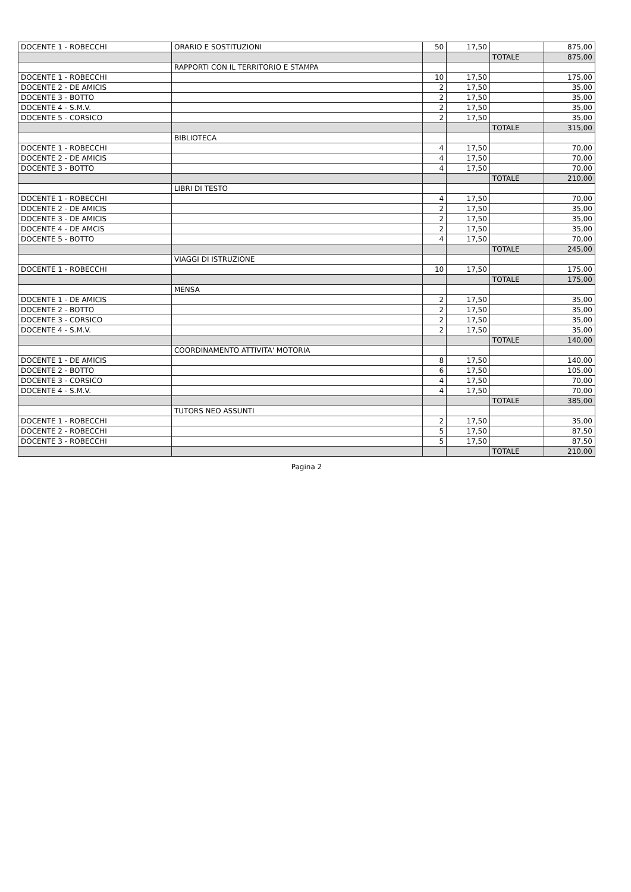| DOCENTE 1 - ROBECCHI | ORARIO E SOSTITUZIONI | 50 | 17,50 | | 875,00 |
| | | | | TOTALE | 875,00 |
| | RAPPORTI CON IL TERRITORIO E STAMPA | | | | |
| DOCENTE 1 - ROBECCHI | | 10 | 17,50 | | 175,00 |
| DOCENTE 2 - DE AMICIS | | 2 | 17,50 | | 35,00 |
| DOCENTE 3 - BOTTO | | 2 | 17,50 | | 35,00 |
| DOCENTE 4 - S.M.V. | | 2 | 17,50 | | 35,00 |
| DOCENTE 5 - CORSICO | | 2 | 17,50 | | 35,00 |
| | | | | TOTALE | 315,00 |
| | BIBLIOTECA | | | | |
| DOCENTE 1 - ROBECCHI | | 4 | 17,50 | | 70,00 |
| DOCENTE 2 - DE AMICIS | | 4 | 17,50 | | 70,00 |
| DOCENTE 3 - BOTTO | | 4 | 17,50 | | 70,00 |
| | | | | TOTALE | 210,00 |
| | LIBRI DI TESTO | | | | |
| DOCENTE 1 - ROBECCHI | | 4 | 17,50 | | 70,00 |
| DOCENTE 2 - DE AMICIS | | 2 | 17,50 | | 35,00 |
| DOCENTE 3 - DE AMICIS | | 2 | 17,50 | | 35,00 |
| DOCENTE 4 - DE AMCIS | | 2 | 17,50 | | 35,00 |
| DOCENTE 5 - BOTTO | | 4 | 17,50 | | 70,00 |
| | | | | TOTALE | 245,00 |
| | VIAGGI DI ISTRUZIONE | | | | |
| DOCENTE 1 - ROBECCHI | | 10 | 17,50 | | 175,00 |
| | | | | TOTALE | 175,00 |
| | MENSA | | | | |
| DOCENTE 1 - DE AMICIS | | 2 | 17,50 | | 35,00 |
| DOCENTE 2 - BOTTO | | 2 | 17,50 | | 35,00 |
| DOCENTE 3 - CORSICO | | 2 | 17,50 | | 35,00 |
| DOCENTE 4 - S.M.V. | | 2 | 17,50 | | 35,00 |
| | | | | TOTALE | 140,00 |
| | COORDINAMENTO ATTIVITA' MOTORIA | | | | |
| DOCENTE 1 - DE AMICIS | | 8 | 17,50 | | 140,00 |
| DOCENTE 2 - BOTTO | | 6 | 17,50 | | 105,00 |
| DOCENTE 3 - CORSICO | | 4 | 17,50 | | 70,00 |
| DOCENTE 4 - S.M.V. | | 4 | 17,50 | | 70,00 |
| | | | | TOTALE | 385,00 |
| | TUTORS NEO ASSUNTI | | | | |
| DOCENTE 1 - ROBECCHI | | 2 | 17,50 | | 35,00 |
| DOCENTE 2 - ROBECCHI | | 5 | 17,50 | | 87,50 |
| DOCENTE 3 - ROBECCHI | | 5 | 17,50 | | 87,50 |
| | | | | TOTALE | 210,00 |
Pagina 2